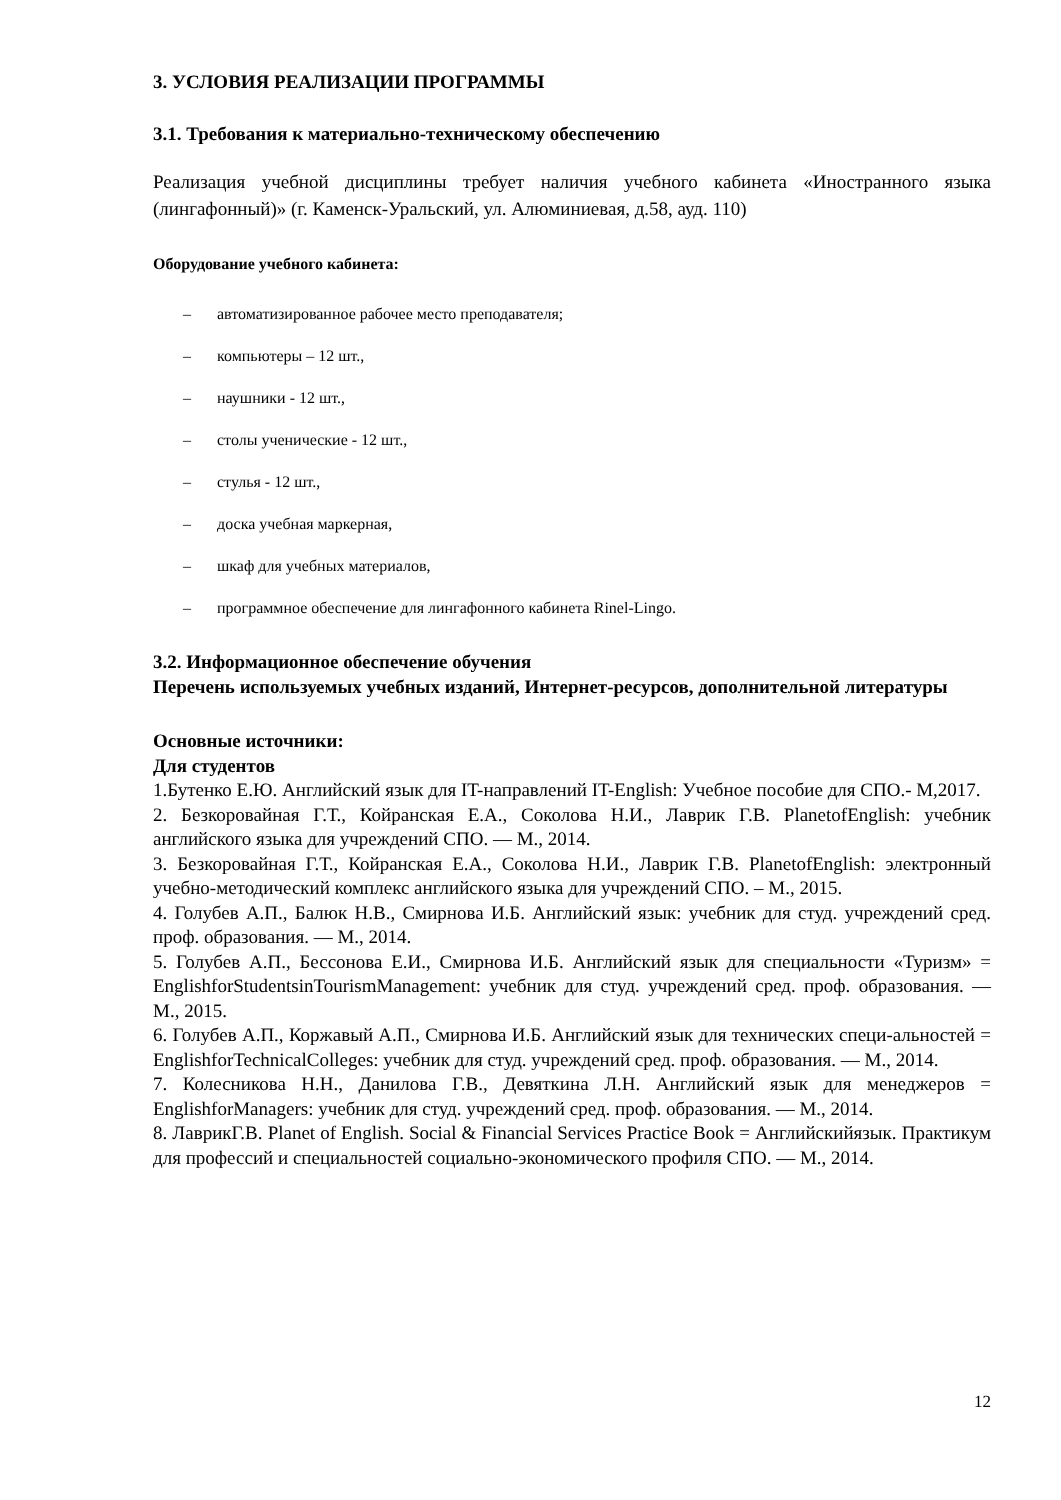3. УСЛОВИЯ РЕАЛИЗАЦИИ ПРОГРАММЫ
3.1. Требования к материально-техническому обеспечению
Реализация учебной дисциплины требует наличия учебного кабинета «Иностранного языка (лингафонный)» (г. Каменск-Уральский, ул. Алюминиевая, д.58, ауд. 110)
Оборудование учебного кабинета:
– автоматизированное рабочее место преподавателя;
– компьютеры – 12 шт.,
– наушники - 12 шт.,
– столы ученические - 12 шт.,
– стулья - 12 шт.,
– доска учебная маркерная,
– шкаф для учебных материалов,
– программное обеспечение для лингафонного кабинета Rinel-Lingo.
3.2. Информационное обеспечение обучения
Перечень используемых учебных изданий, Интернет-ресурсов, дополнительной литературы
Основные источники:
Для студентов
1.Бутенко Е.Ю. Английский язык для IT-направлений IT-English: Учебное пособие для СПО.- М,2017.
2. Безкоровайная Г.Т., Койранская Е.А., Соколова Н.И., Лаврик Г.В. PlanetofEnglish: учебник английского языка для учреждений СПО. — М., 2014.
3. Безкоровайная Г.Т., Койранская Е.А., Соколова Н.И., Лаврик Г.В. PlanetofEnglish: электронный учебно-методический комплекс английского языка для учреждений СПО. – М., 2015.
4. Голубев А.П., Балюк Н.В., Смирнова И.Б. Английский язык: учебник для студ. учреждений сред. проф. образования. — М., 2014.
5. Голубев А.П., Бессонова Е.И., Смирнова И.Б. Английский язык для специальности «Туризм» = EnglishforStudentsinTourismManagement: учебник для студ. учреждений сред. проф. образования. — М., 2015.
6. Голубев А.П., Коржавый А.П., Смирнова И.Б. Английский язык для технических специ-альностей = EnglishforTechnicalColleges: учебник для студ. учреждений сред. проф. образования. — М., 2014.
7. Колесникова Н.Н., Данилова Г.В., Девяткина Л.Н. Английский язык для менеджеров = EnglishforManagers: учебник для студ. учреждений сред. проф. образования. — М., 2014.
8. ЛаврикГ.В. Planet of English. Social & Financial Services Practice Book = Английскийязык. Практикум для профессий и специальностей социально-экономического профиля СПО. — М., 2014.
12